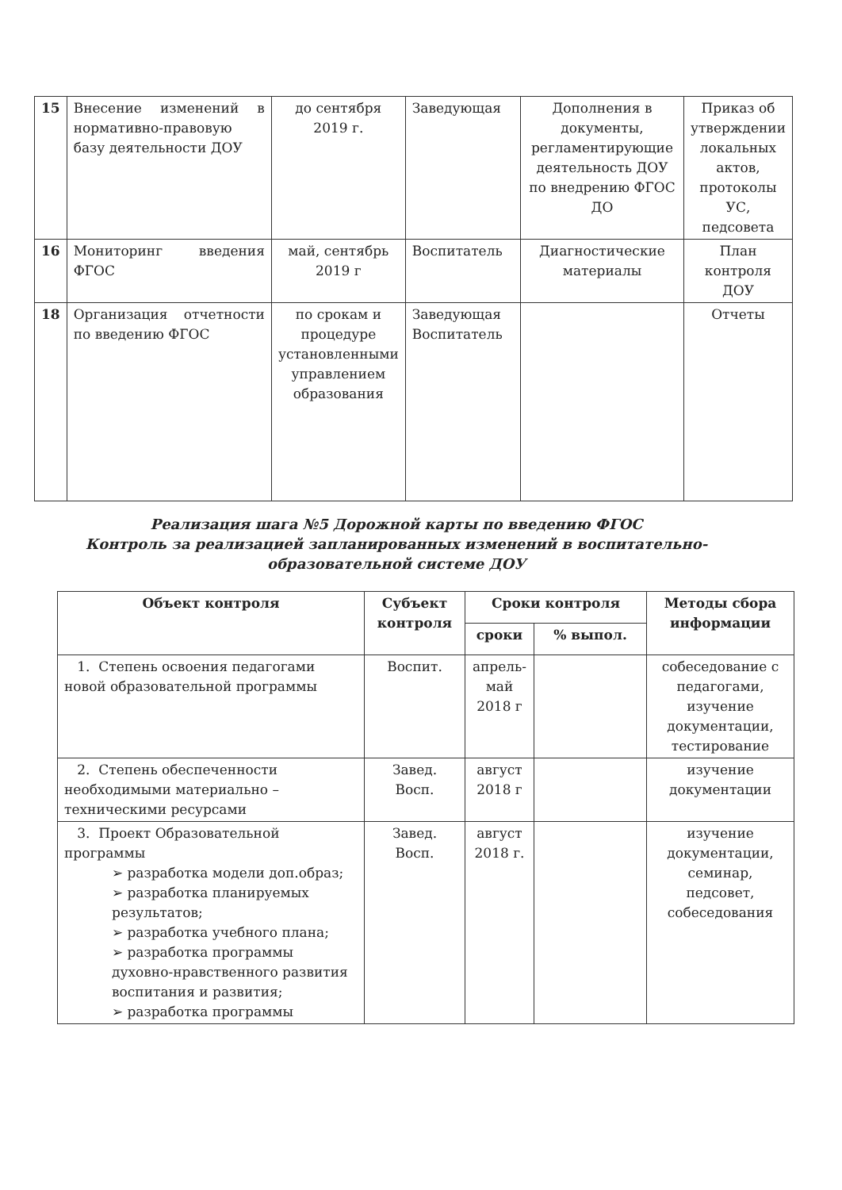| 15 | Внесение изменений в нормативно-правовую базу деятельности ДОУ | до сентября 2019 г. | Заведующая | Дополнения в документы, регламентирующие деятельность ДОУ по внедрению ФГОС ДО | Приказ об утверждении локальных актов, протоколы УС, педсовета |
| 16 | Мониторинг введения ФГОС | май, сентябрь 2019 г | Воспитатель | Диагностические материалы | План контроля ДОУ |
| 18 | Организация отчетности по введению ФГОС | по срокам и процедуре установленными управлением образования | Заведующая Воспитатель | | Отчеты |
Реализация шага №5 Дорожной карты по введению ФГОС
Контроль за реализацией запланированных изменений в воспитательно-
образовательной системе ДОУ
| Объект контроля | Субъект контроля | Сроки контроля | | Методы сбора информации |
| --- | --- | --- | --- | --- |
| | | сроки | % выпол. | |
| 1. Степень освоения педагогами новой образовательной программы | Воспит. | апрель-май 2018 г | | собеседование с педагогами, изучение документации, тестирование |
| 2. Степень обеспеченности необходимыми материально – техническими ресурсами | Завед. Восп. | август 2018 г | | изучение документации |
| 3. Проект Образовательной программы ➢ разработка модели доп.образ; ➢ разработка планируемых результатов; ➢ разработка учебного плана; ➢ разработка программы духовно-нравственного развития воспитания и развития; ➢ разработка программы | Завед. Восп. | август 2018 г. | | изучение документации, семинар, педсовет, собеседования |